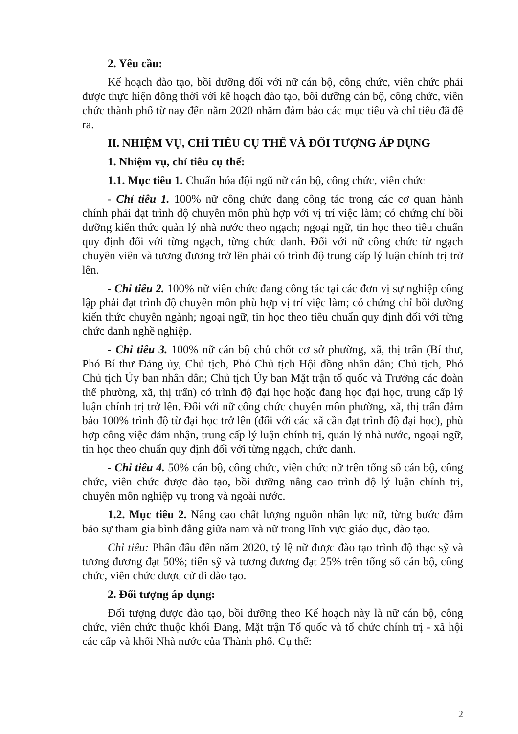2. Yêu cầu:
Kế hoạch đào tạo, bồi dưỡng đối với nữ cán bộ, công chức, viên chức phải được thực hiện đồng thời với kế hoạch đào tạo, bồi dưỡng cán bộ, công chức, viên chức thành phố từ nay đến năm 2020 nhằm đảm bảo các mục tiêu và chỉ tiêu đã đề ra.
II. NHIỆM VỤ, CHỈ TIÊU CỤ THỂ VÀ ĐỐI TƯỢNG ÁP DỤNG
1. Nhiệm vụ, chỉ tiêu cụ thể:
1.1. Mục tiêu 1. Chuẩn hóa đội ngũ nữ cán bộ, công chức, viên chức
- Chỉ tiêu 1. 100% nữ công chức đang công tác trong các cơ quan hành chính phải đạt trình độ chuyên môn phù hợp với vị trí việc làm; có chứng chỉ bồi dưỡng kiến thức quản lý nhà nước theo ngạch; ngoại ngữ, tin học theo tiêu chuẩn quy định đối với từng ngạch, từng chức danh. Đối với nữ công chức từ ngạch chuyên viên và tương đương trở lên phải có trình độ trung cấp lý luận chính trị trở lên.
- Chỉ tiêu 2. 100% nữ viên chức đang công tác tại các đơn vị sự nghiệp công lập phải đạt trình độ chuyên môn phù hợp vị trí việc làm; có chứng chỉ bồi dưỡng kiến thức chuyên ngành; ngoại ngữ, tin học theo tiêu chuẩn quy định đối với từng chức danh nghề nghiệp.
- Chỉ tiêu 3. 100% nữ cán bộ chủ chốt cơ sở phường, xã, thị trấn (Bí thư, Phó Bí thư Đảng ủy, Chủ tịch, Phó Chủ tịch Hội đồng nhân dân; Chủ tịch, Phó Chủ tịch Ủy ban nhân dân; Chủ tịch Ủy ban Mặt trận tổ quốc và Trưởng các đoàn thể phường, xã, thị trấn) có trình độ đại học hoặc đang học đại học, trung cấp lý luận chính trị trở lên. Đối với nữ công chức chuyên môn phường, xã, thị trấn đảm bảo 100% trình độ từ đại học trở lên (đối với các xã cần đạt trình độ đại học), phù hợp công việc đảm nhận, trung cấp lý luận chính trị, quản lý nhà nước, ngoại ngữ, tin học theo chuẩn quy định đối với từng ngạch, chức danh.
- Chỉ tiêu 4. 50% cán bộ, công chức, viên chức nữ trên tổng số cán bộ, công chức, viên chức được đào tạo, bồi dưỡng nâng cao trình độ lý luận chính trị, chuyên môn nghiệp vụ trong và ngoài nước.
1.2. Mục tiêu 2. Nâng cao chất lượng nguồn nhân lực nữ, từng bước đảm bảo sự tham gia bình đẳng giữa nam và nữ trong lĩnh vực giáo dục, đào tạo.
Chỉ tiêu: Phấn đấu đến năm 2020, tỷ lệ nữ được đào tạo trình độ thạc sỹ và tương đương đạt 50%; tiến sỹ và tương đương đạt 25% trên tổng số cán bộ, công chức, viên chức được cử đi đào tạo.
2. Đối tượng áp dụng:
Đối tượng được đào tạo, bồi dưỡng theo Kế hoạch này là nữ cán bộ, công chức, viên chức thuộc khối Đảng, Mặt trận Tổ quốc và tổ chức chính trị - xã hội các cấp và khối Nhà nước của Thành phố. Cụ thể:
2